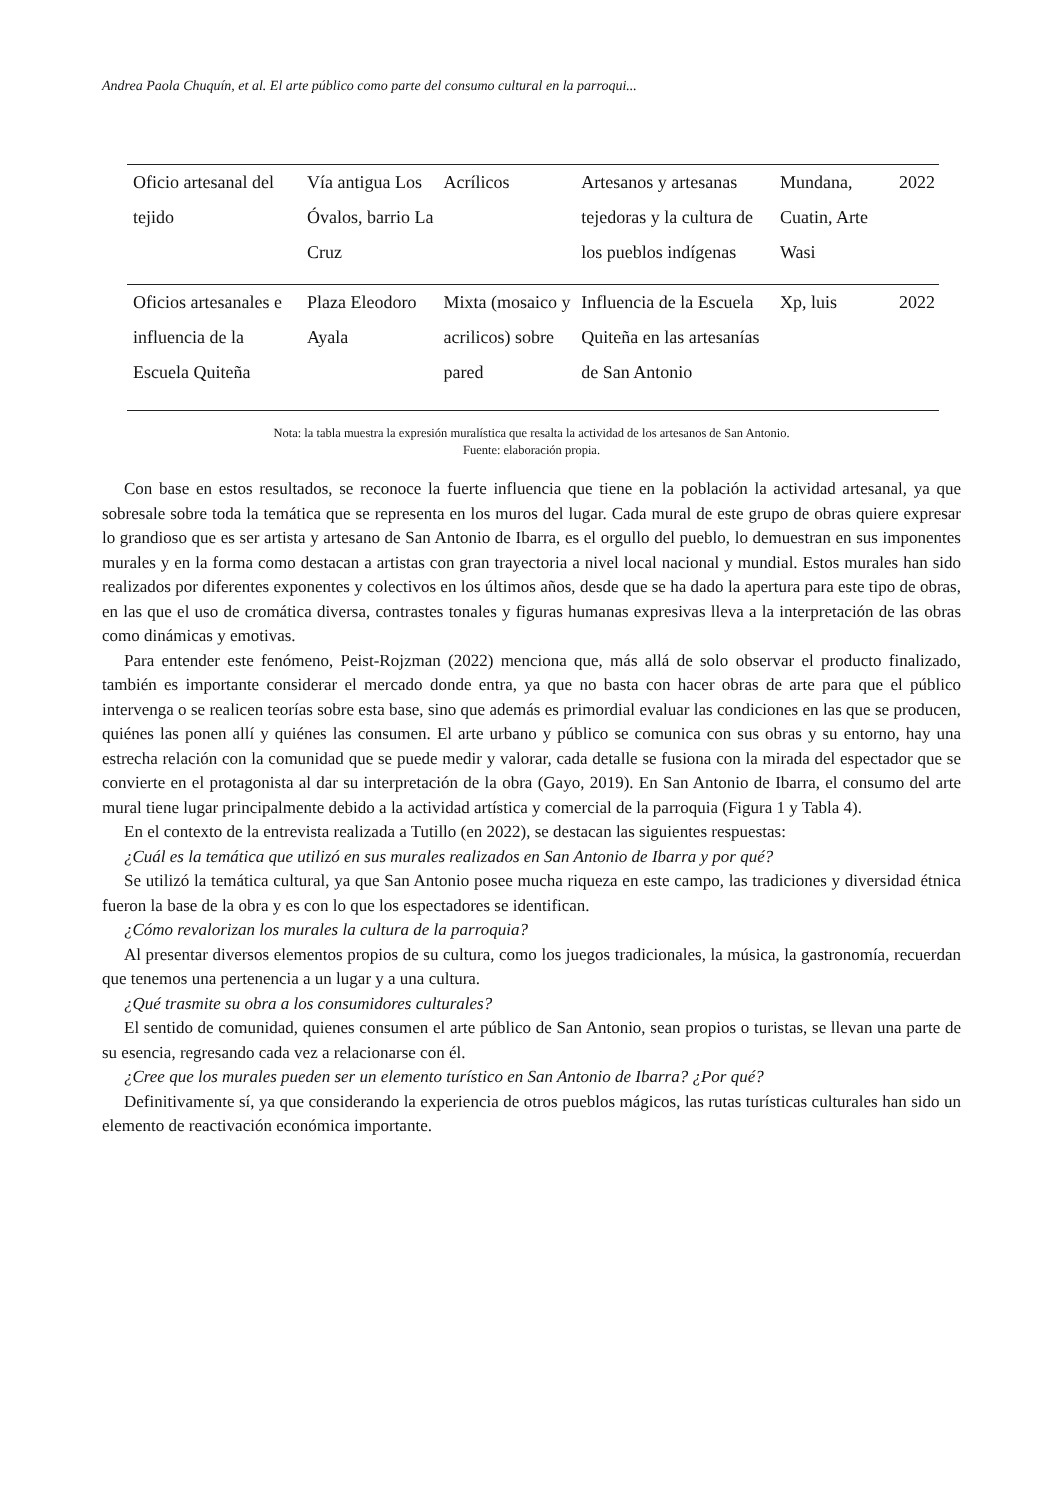Andrea Paola Chuquín, et al. El arte público como parte del consumo cultural en la parroqui...
| Oficio artesanal del tejido | Vía antigua Los Óvalos, barrio La Cruz | Acrílicos | Artesanos y artesanas tejedoras y la cultura de los pueblos indígenas | Mundana, Cuatin, Arte Wasi | 2022 |
| Oficios artesanales e influencia de la Escuela Quiteña | Plaza Eleodoro Ayala | Mixta (mosaico y acrilicos) sobre pared | Influencia de la Escuela Quiteña en las artesanías de San Antonio | Xp, luis | 2022 |
Nota: la tabla muestra la expresión muralística que resalta la actividad de los artesanos de San Antonio.
Fuente: elaboración propia.
Con base en estos resultados, se reconoce la fuerte influencia que tiene en la población la actividad artesanal, ya que sobresale sobre toda la temática que se representa en los muros del lugar. Cada mural de este grupo de obras quiere expresar lo grandioso que es ser artista y artesano de San Antonio de Ibarra, es el orgullo del pueblo, lo demuestran en sus imponentes murales y en la forma como destacan a artistas con gran trayectoria a nivel local nacional y mundial. Estos murales han sido realizados por diferentes exponentes y colectivos en los últimos años, desde que se ha dado la apertura para este tipo de obras, en las que el uso de cromática diversa, contrastes tonales y figuras humanas expresivas lleva a la interpretación de las obras como dinámicas y emotivas.
Para entender este fenómeno, Peist-Rojzman (2022) menciona que, más allá de solo observar el producto finalizado, también es importante considerar el mercado donde entra, ya que no basta con hacer obras de arte para que el público intervenga o se realicen teorías sobre esta base, sino que además es primordial evaluar las condiciones en las que se producen, quiénes las ponen allí y quiénes las consumen. El arte urbano y público se comunica con sus obras y su entorno, hay una estrecha relación con la comunidad que se puede medir y valorar, cada detalle se fusiona con la mirada del espectador que se convierte en el protagonista al dar su interpretación de la obra (Gayo, 2019). En San Antonio de Ibarra, el consumo del arte mural tiene lugar principalmente debido a la actividad artística y comercial de la parroquia (Figura 1 y Tabla 4).
En el contexto de la entrevista realizada a Tutillo (en 2022), se destacan las siguientes respuestas:
¿Cuál es la temática que utilizó en sus murales realizados en San Antonio de Ibarra y por qué?
Se utilizó la temática cultural, ya que San Antonio posee mucha riqueza en este campo, las tradiciones y diversidad étnica fueron la base de la obra y es con lo que los espectadores se identifican.
¿Cómo revalorizan los murales la cultura de la parroquia?
Al presentar diversos elementos propios de su cultura, como los juegos tradicionales, la música, la gastronomía, recuerdan que tenemos una pertenencia a un lugar y a una cultura.
¿Qué trasmite su obra a los consumidores culturales?
El sentido de comunidad, quienes consumen el arte público de San Antonio, sean propios o turistas, se llevan una parte de su esencia, regresando cada vez a relacionarse con él.
¿Cree que los murales pueden ser un elemento turístico en San Antonio de Ibarra? ¿Por qué?
Definitivamente sí, ya que considerando la experiencia de otros pueblos mágicos, las rutas turísticas culturales han sido un elemento de reactivación económica importante.